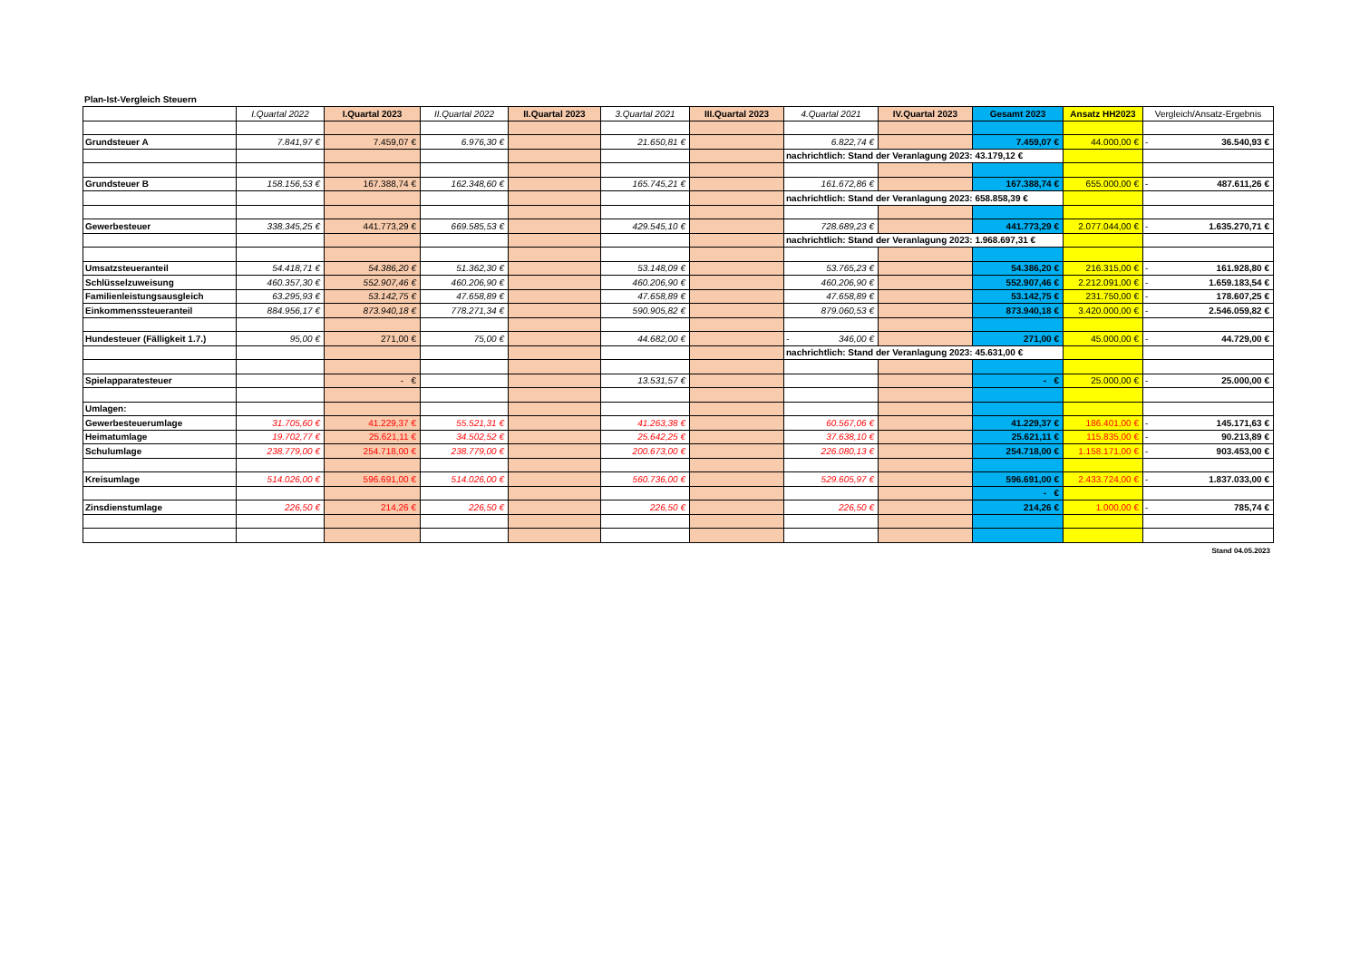Plan-Ist-Vergleich Steuern
| | I.Quartal 2022 | I.Quartal 2023 | II.Quartal 2022 | II.Quartal 2023 | 3.Quartal 2021 | III.Quartal 2023 | 4.Quartal 2021 | IV.Quartal 2023 | Gesamt 2023 | Ansatz HH2023 | Vergleich/Ansatz-Ergebnis |
| Grundsteuer A | 7.841,97 € | 7.459,07 € | 6.976,30 € | | 21.650,81 € | | 6.822,74 € | | 7.459,07 € | 44.000,00 € | - 36.540,93 € |
| | | | | | | | nachrichtlich: Stand der Veranlagung 2023: 43.179,12 € | | | | |
| Grundsteuer B | 158.156,53 € | 167.388,74 € | 162.348,60 € | | 165.745,21 € | | 161.672,86 € | | 167.388,74 € | 655.000,00 € | - 487.611,26 € |
| | | | | | | | nachrichtlich: Stand der Veranlagung 2023: 658.858,39 € | | | | |
| Gewerbesteuer | 338.345,25 € | 441.773,29 € | 669.585,53 € | | 429.545,10 € | | 728.689,23 € | | 441.773,29 € | 2.077.044,00 € | - 1.635.270,71 € |
| | | | | | | | nachrichtlich: Stand der Veranlagung 2023: 1.968.697,31 € | | | | |
| Umsatzsteueranteil | 54.418,71 € | 54.386,20 € | 51.362,30 € | | 53.148,09 € | | 53.765,23 € | | 54.386,20 € | 216.315,00 € | - 161.928,80 € |
| Schlüsselzuweisung | 460.357,30 € | 552.907,46 € | 460.206,90 € | | 460.206,90 € | | 460.206,90 € | | 552.907,46 € | 2.212.091,00 € | - 1.659.183,54 € |
| Familienleistungsausgleich | 63.295,93 € | 53.142,75 € | 47.658,89 € | | 47.658,89 € | | 47.658,89 € | | 53.142,75 € | 231.750,00 € | - 178.607,25 € |
| Einkommenssteueranteil | 884.956,17 € | 873.940,18 € | 778.271,34 € | | 590.905,82 € | | 879.060,53 € | | 873.940,18 € | 3.420.000,00 € | - 2.546.059,82 € |
| Hundesteuer (Fälligkeit 1.7.) | 95,00 € | 271,00 € | 75,00 € | | 44.682,00 € | | - 346,00 € | | 271,00 € | 45.000,00 € | - 44.729,00 € |
| | | | | | | | nachrichtlich: Stand der Veranlagung 2023: 45.631,00 € | | | | |
| Spielapparatesteuer | | - € | | | 13.531,57 € | | | | - € | 25.000,00 € | - 25.000,00 € |
| Umlagen: | | | | | | | | | | | |
| Gewerbesteuerumlage | 31.705,60 € | 41.229,37 € | 55.521,31 € | | 41.263,38 € | | 60.567,06 € | | 41.229,37 € | 186.401,00 € | - 145.171,63 € |
| Heimatumlage | 19.702,77 € | 25.621,11 € | 34.502,52 € | | 25.642,25 € | | 37.638,10 € | | 25.621,11 € | 115.835,00 € | - 90.213,89 € |
| Schulumlage | 238.779,00 € | 254.718,00 € | 238.779,00 € | | 200.673,00 € | | 226.080,13 € | | 254.718,00 € | 1.158.171,00 € | - 903.453,00 € |
| Kreisumlage | 514.026,00 € | 596.691,00 € | 514.026,00 € | | 560.736,00 € | | 529.605,97 € | | 596.691,00 € | 2.433.724,00 € | - 1.837.033,00 € |
| | | | | | | | | | - € | | |
| Zinsdienstumlage | 226,50 € | 214,26 € | 226,50 € | | 226,50 € | | 226,50 € | | 214,26 € | 1.000,00 € | - 785,74 € |
Stand 04.05.2023